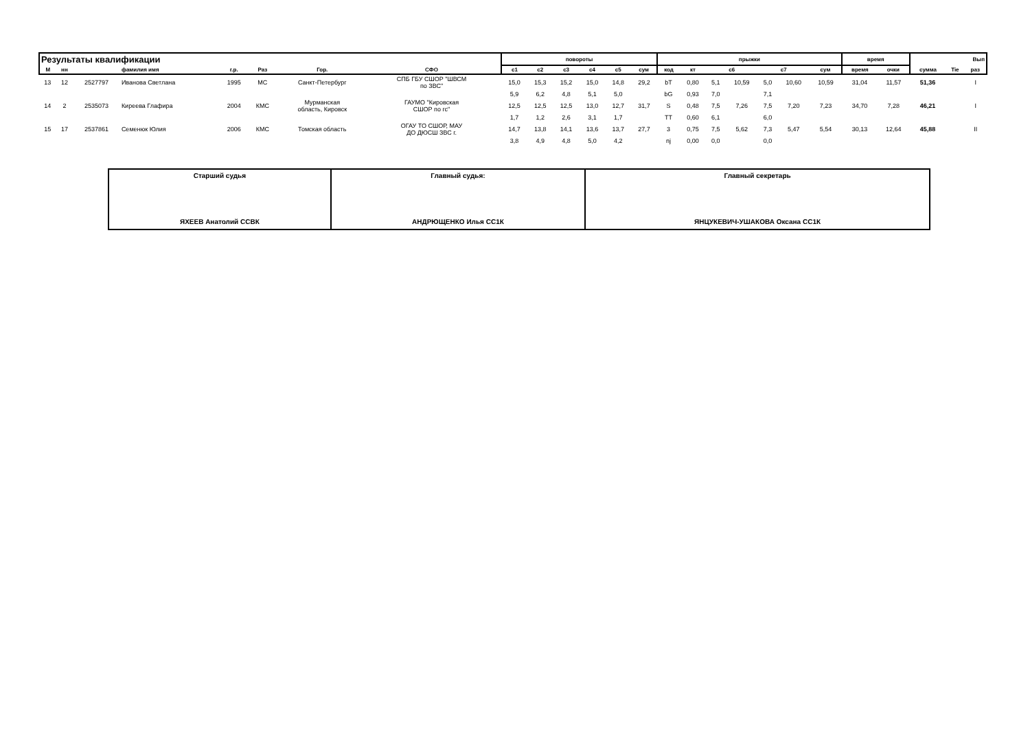| Результаты квалификации | | | | | | | | | повороты | | | | | | прыжки | | | | | | | время | | Вып | | |
| М | нн | | фамилия имя | г.р. | Раз | Гор. | СФО | | с1 | с2 | с3 | с4 | с5 | сум | код | кт | с6 | | с7 | | сум | время | очки | сумма | Tie | раз |
| 13 | 12 | 2527797 | Иванова Светлана | 1995 | МС | Санкт-Петербург | СПБ ГБУ СШОР "ШВСМ по ЗВС" | | 15,0 | 15,3 | 15,2 | 15,0 | 14,8 | 29,2 | bT | 0,80 | 5,1 | 10,59 | 5,0 | 10,60 | 10,59 | 31,04 | 11,57 | 51,36 | | I |
| | | | | | | | | | 5,9 | 6,2 | 4,8 | 5,1 | 5,0 | | bG | 0,93 | 7,0 | | 7,1 | | | | | | | |
| 14 | 2 | 2535073 | Киреева Глафира | 2004 | КМС | Мурманская область, Кировск | ГАУМО "Кировская СШОР по гс" | | 12,5 | 12,5 | 12,5 | 13,0 | 12,7 | 31,7 | S | 0,48 | 7,5 | 7,26 | 7,5 | 7,20 | 7,23 | 34,70 | 7,28 | 46,21 | | I |
| | | | | | | | | | 1,7 | 1,2 | 2,6 | 3,1 | 1,7 | | TT | 0,60 | 6,1 | | 6,0 | | | | | | | |
| 15 | 17 | 2537861 | Семенюк Юлия | 2006 | КМС | Томская область | ОГАУ ТО СШОР, МАУ ДО ДЮСШ ЗВС г. | | 14,7 | 13,8 | 14,1 | 13,6 | 13,7 | 27,7 | 3 | 0,75 | 7,5 | 5,62 | 7,3 | 5,47 | 5,54 | 30,13 | 12,64 | 45,88 | | II |
| | | | | | | | | | 3,8 | 4,9 | 4,8 | 5,0 | 4,2 | | nj | 0,00 | 0,0 | | 0,0 | | | | | | | |
| Старший судья ЯХЕЕВ Анатолий ССВК | Главный судья: АНДРЮЩЕНКО Илья СС1К | Главный секретарь ЯНЦУКЕВИЧ-УШАКОВА Оксана СС1К |